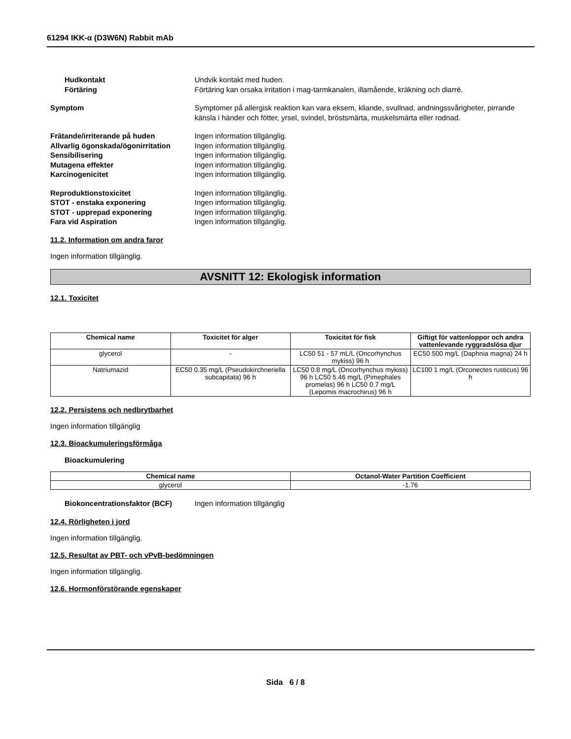61294 IKK-α (D3W6N) Rabbit mAb
Hudkontakt Undvik kontakt med huden.
Förtäring Förtäring kan orsaka irritation i mag-tarmkanalen, illamående, kräkning och diarré.
Symptom Symptomer på allergisk reaktion kan vara eksem, kliande, svullnad, andningssvårigheter, pirrande känsla i händer och fötter, yrsel, svindel, bröstsmärta, muskelsmärta eller rodnad.
Frätande/irriterande på huden Ingen information tillgänglig.
Allvarlig ögonskada/ögonirritation
Ingen information tillgänglig.
Sensibilisering Ingen information tillgänglig.
Mutagena effekter Ingen information tillgänglig.
Karcinogenicitet Ingen information tillgänglig.
Reproduktionstoxicitet Ingen information tillgänglig.
STOT - enstaka exponering Ingen information tillgänglig.
STOT - upprepad exponering Ingen information tillgänglig.
Fara vid Aspiration Ingen information tillgänglig.
11.2. Information om andra faror
Ingen information tillgänglig.
AVSNITT 12: Ekologisk information
12.1. Toxicitet
| Chemical name | Toxicitet för alger | Toxicitet för fisk | Giftigt för vattenloppor och andra vattenlevande ryggradslösa djur |
| --- | --- | --- | --- |
| glycerol | - | LC50 51 - 57 mL/L (Oncorhynchus mykiss) 96 h | EC50 500 mg/L (Daphnia magna) 24 h |
| Natriumazid | EC50 0.35 mg/L (Pseudokirchneriella subcapitata) 96 h | LC50 0.8 mg/L (Oncorhynchus mykiss) 96 h LC50 5.46 mg/L (Pimephales promelas) 96 h LC50 0.7 mg/L (Lepomis macrochirus) 96 h | LC100 1 mg/L (Orconectes rusticus) 96 h |
12.2. Persistens och nedbrytbarhet
Ingen information tillgänglig
12.3. Bioackumuleringsförmåga
Bioackumulering
| Chemical name | Octanol-Water Partition Coefficient |
| --- | --- |
| glycerol | -1.76 |
Biokoncentrationsfaktor (BCF) Ingen information tillgänglig
12.4. Rörligheten i jord
Ingen information tillgänglig.
12.5. Resultat av PBT- och vPvB-bedömningen
Ingen information tillgänglig.
12.6. Hormonförstörande egenskaper
Sida 6 / 8